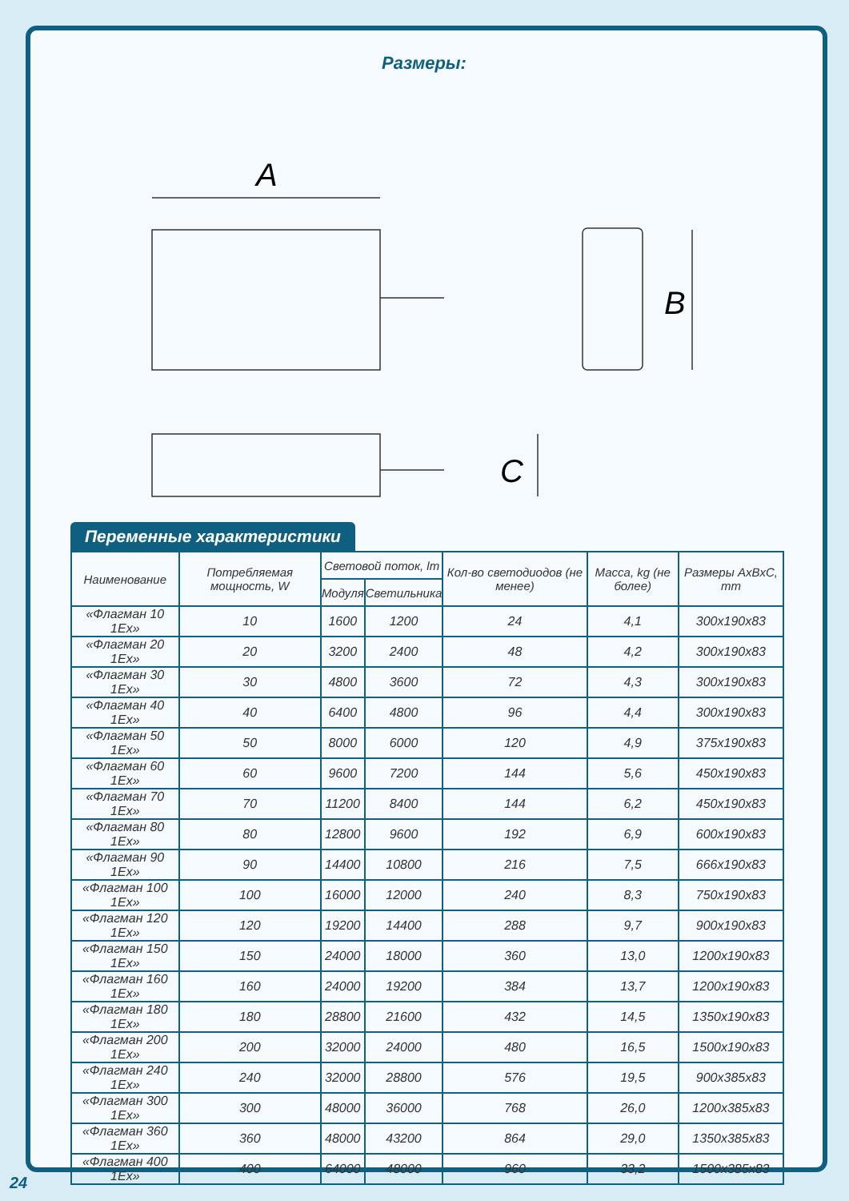Размеры:
A
B
C
Переменные характеристики
| Наименование | Потребляемая мощность, W | Световой поток, lm | | Кол-во светодиодов (не менее) | Масса, kg (не более) | Размеры AxBxC, mm |
| --- | --- | --- | --- | --- | --- | --- |
| | | Модуля | Светильника | | | |
| «Флагман 10 1Ex» | 10 | 1600 | 1200 | 24 | 4,1 | 300x190x83 |
| «Флагман 20 1Ex» | 20 | 3200 | 2400 | 48 | 4,2 | 300x190x83 |
| «Флагман 30 1Ex» | 30 | 4800 | 3600 | 72 | 4,3 | 300x190x83 |
| «Флагман 40 1Ex» | 40 | 6400 | 4800 | 96 | 4,4 | 300x190x83 |
| «Флагман 50 1Ex» | 50 | 8000 | 6000 | 120 | 4,9 | 375x190x83 |
| «Флагман 60 1Ex» | 60 | 9600 | 7200 | 144 | 5,6 | 450x190x83 |
| «Флагман 70 1Ex» | 70 | 11200 | 8400 | 144 | 6,2 | 450x190x83 |
| «Флагман 80 1Ex» | 80 | 12800 | 9600 | 192 | 6,9 | 600x190x83 |
| «Флагман 90 1Ex» | 90 | 14400 | 10800 | 216 | 7,5 | 666x190x83 |
| «Флагман 100 1Ex» | 100 | 16000 | 12000 | 240 | 8,3 | 750x190x83 |
| «Флагман 120 1Ex» | 120 | 19200 | 14400 | 288 | 9,7 | 900x190x83 |
| «Флагман 150 1Ex» | 150 | 24000 | 18000 | 360 | 13,0 | 1200x190x83 |
| «Флагман 160 1Ex» | 160 | 24000 | 19200 | 384 | 13,7 | 1200x190x83 |
| «Флагман 180 1Ex» | 180 | 28800 | 21600 | 432 | 14,5 | 1350x190x83 |
| «Флагман 200 1Ex» | 200 | 32000 | 24000 | 480 | 16,5 | 1500x190x83 |
| «Флагман 240 1Ex» | 240 | 32000 | 28800 | 576 | 19,5 | 900x385x83 |
| «Флагман 300 1Ex» | 300 | 48000 | 36000 | 768 | 26,0 | 1200x385x83 |
| «Флагман 360 1Ex» | 360 | 48000 | 43200 | 864 | 29,0 | 1350x385x83 |
| «Флагман 400 1Ex» | 400 | 64000 | 48000 | 960 | 33,2 | 1500x385x83 |
24